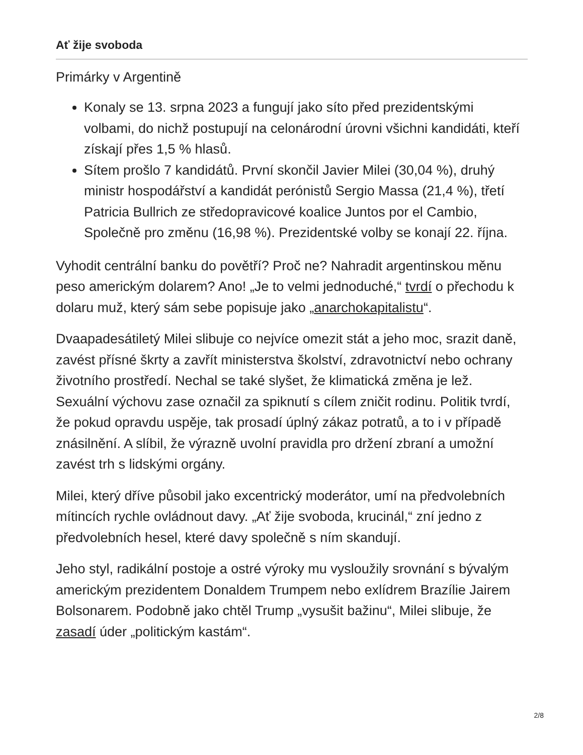Ať žije svoboda
Primárky v Argentině
Konaly se 13. srpna 2023 a fungují jako síto před prezidentskými volbami, do nichž postupují na celonárodní úrovni všichni kandidáti, kteří získají přes 1,5 % hlasů.
Sítem prošlo 7 kandidátů. První skončil Javier Milei (30,04 %), druhý ministr hospodářství a kandidát perónistů Sergio Massa (21,4 %), třetí Patricia Bullrich ze středopravicové koalice Juntos por el Cambio, Společně pro změnu (16,98 %). Prezidentské volby se konají 22. října.
Vyhodit centrální banku do povětří? Proč ne? Nahradit argentinskou měnu peso americkým dolarem? Ano! „Je to velmi jednoduché,“ tvrdí o přechodu k dolaru muž, který sám sebe popisuje jako „anarchokapitalistu“.
Dvaapadesátiletý Milei slibuje co nejvíce omezit stát a jeho moc, srazit daně, zavést přísné škrty a zavřít ministerstva školství, zdravotnictví nebo ochrany životního prostředí. Nechal se také slyšet, že klimatická změna je lež. Sexuální výchovu zase označil za spiknutí s cílem zničit rodinu. Politik tvrdí, že pokud opravdu uspěje, tak prosadí úplný zákaz potratů, a to i v případě znásilnění. A slíbil, že výrazně uvolní pravidla pro držení zbraní a umožní zavést trh s lidskými orgány.
Milei, který dříve působil jako excentrický moderátor, umí na předvolebních mítincích rychle ovládnout davy. „Ať žije svoboda, krucinál,“ zní jedno z předvolebních hesel, které davy společně s ním skandují.
Jeho styl, radikální postoje a ostré výroky mu vysloužily srovnání s bývalým americkým prezidentem Donaldem Trumpem nebo exlídrem Brazílie Jairem Bolsonarem. Podobně jako chtěl Trump „vysušit bažinu“, Milei slibuje, že zasadí úder „politickým kastám“.
2/8